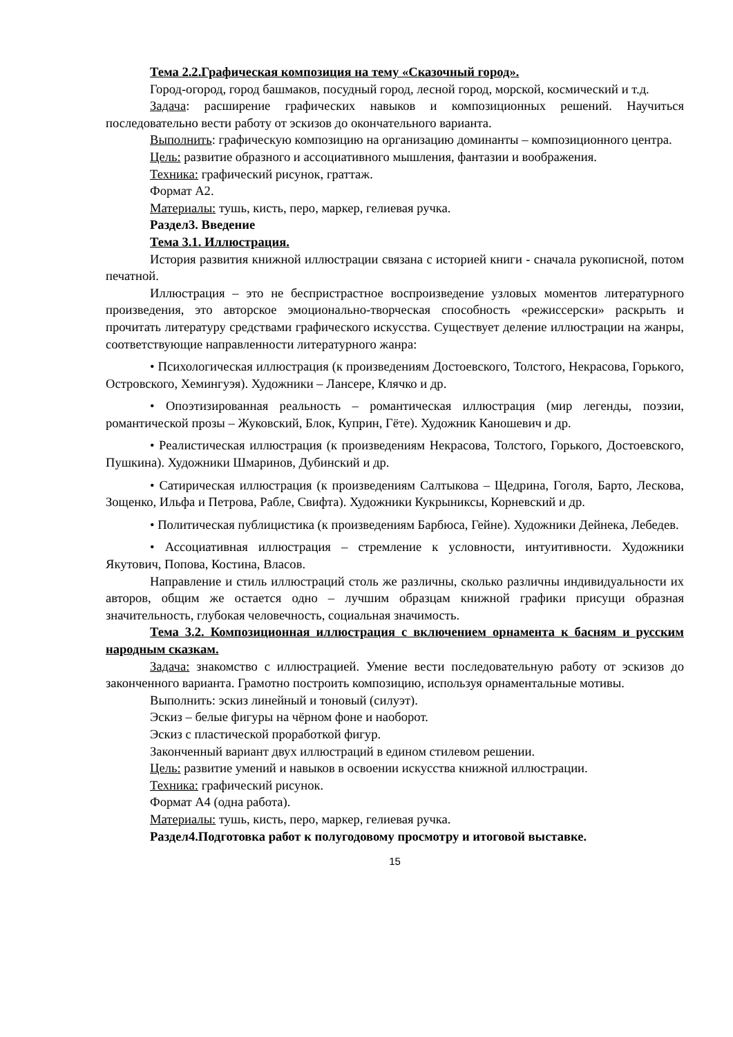Тема 2.2.Графическая композиция на тему «Сказочный город».
Город-огород, город башмаков, посудный город, лесной город, морской, космический и т.д.
Задача: расширение графических навыков и композиционных решений. Научиться последовательно вести работу от эскизов до окончательного варианта.
Выполнить: графическую композицию на организацию доминанты – композиционного центра.
Цель: развитие образного и ассоциативного мышления, фантазии и воображения.
Техника: графический рисунок, граттаж.
Формат А2.
Материалы: тушь, кисть, перо, маркер, гелиевая ручка.
Раздел3. Введение
Тема 3.1. Иллюстрация.
История развития книжной иллюстрации связана с историей книги - сначала рукописной, потом печатной.
Иллюстрация – это не беспристрастное воспроизведение узловых моментов литературного произведения, это авторское эмоционально-творческая способность «режиссерски» раскрыть и прочитать литературу средствами графического искусства. Существует деление иллюстрации на жанры, соответствующие направленности литературного жанра:
• Психологическая иллюстрация (к произведениям Достоевского, Толстого, Некрасова, Горького, Островского, Хемингуэя). Художники – Лансере, Клячко и др.
• Опоэтизированная реальность – романтическая иллюстрация (мир легенды, поэзии, романтической прозы – Жуковский, Блок, Куприн, Гёте). Художник Каношевич и др.
• Реалистическая иллюстрация (к произведениям Некрасова, Толстого, Горького, Достоевского, Пушкина). Художники Шмаринов, Дубинский и др.
• Сатирическая иллюстрация (к произведениям Салтыкова – Щедрина, Гоголя, Барто, Лескова, Зощенко, Ильфа и Петрова, Рабле, Свифта). Художники Кукрыниксы, Корневский и др.
• Политическая публицистика (к произведениям Барбюса, Гейне). Художники Дейнека, Лебедев.
• Ассоциативная иллюстрация – стремление к условности, интуитивности. Художники Якутович, Попова, Костина, Власов.
Направление и стиль иллюстраций столь же различны, сколько различны индивидуальности их авторов, общим же остается одно – лучшим образцам книжной графики присущи образная значительность, глубокая человечность, социальная значимость.
Тема 3.2. Композиционная иллюстрация с включением орнамента к басням и русским народным сказкам.
Задача: знакомство с иллюстрацией. Умение вести последовательную работу от эскизов до законченного варианта. Грамотно построить композицию, используя орнаментальные мотивы.
Выполнить: эскиз линейный и тоновый (силуэт).
Эскиз – белые фигуры на чёрном фоне и наоборот.
Эскиз с пластической проработкой фигур.
Законченный вариант двух иллюстраций в едином стилевом решении.
Цель: развитие умений и навыков в освоении искусства книжной иллюстрации.
Техника: графический рисунок.
Формат А4 (одна работа).
Материалы: тушь, кисть, перо, маркер, гелиевая ручка.
Раздел4.Подготовка работ к полугодовому просмотру и итоговой выставке.
15